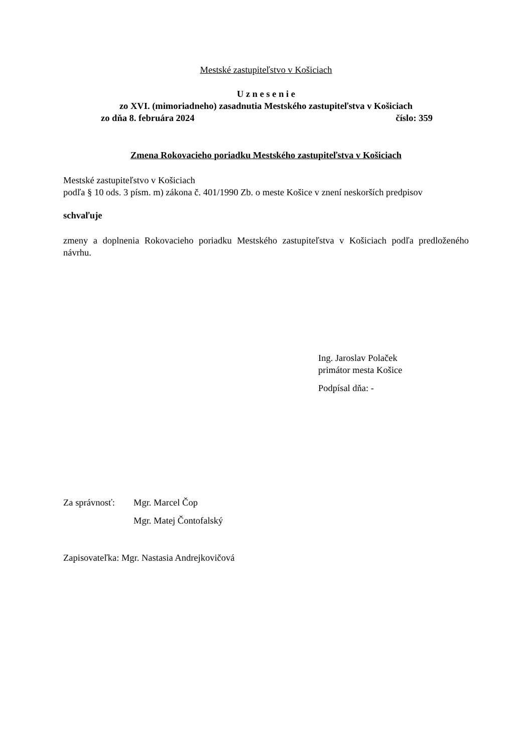Mestské zastupiteľstvo v Košiciach
U z n e s e n i e
zo XVI. (mimoriadneho) zasadnutia Mestského zastupiteľstva v Košiciach
zo dňa 8. februára 2024 číslo: 359
Zmena Rokovacieho poriadku Mestského zastupiteľstva v Košiciach
Mestské zastupiteľstvo v Košiciach
podľa § 10 ods. 3 písm. m) zákona č. 401/1990 Zb. o meste Košice v znení neskorších predpisov
schvaľuje
zmeny a doplnenia Rokovacieho poriadku Mestského zastupiteľstva v Košiciach podľa predloženého návrhu.
Ing. Jaroslav Polaček
primátor mesta Košice
Podpísal dňa: -
Za správnosť:
Mgr. Marcel Čop
Mgr. Matej Čontofalský
Zapisovateľka: Mgr. Nastasia Andrejkovičová